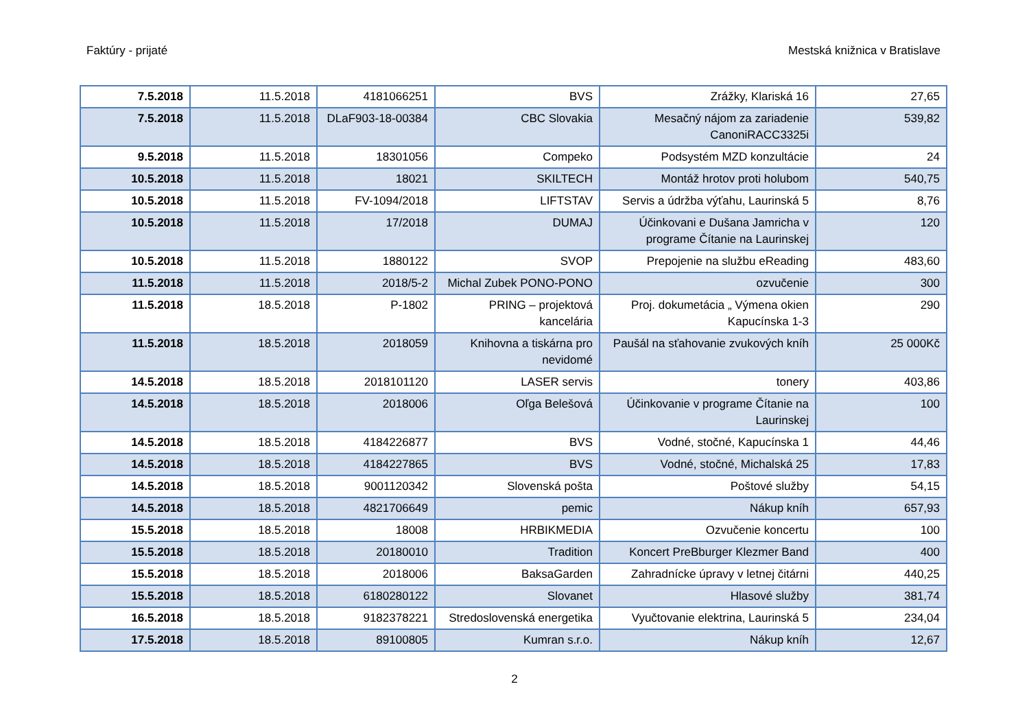Faktúry - prijaté Mestská knižnica v Bratislave
| 7.5.2018 | 11.5.2018 | 4181066251 | BVS | Zrážky, Klariská 16 | 27,65 |
| 7.5.2018 | 11.5.2018 | DLaF903-18-00384 | CBC Slovakia | Mesačný nájom za zariadenie CanoniRACC3325i | 539,82 |
| 9.5.2018 | 11.5.2018 | 18301056 | Compeko | Podsystém MZD konzultácie | 24 |
| 10.5.2018 | 11.5.2018 | 18021 | SKILTECH | Montáž hrotov proti holubom | 540,75 |
| 10.5.2018 | 11.5.2018 | FV-1094/2018 | LIFTSTAV | Servis a údržba výťahu, Laurinská 5 | 8,76 |
| 10.5.2018 | 11.5.2018 | 17/2018 | DUMAJ | Účinkovani e Dušana Jamricha v programe Čítanie na Laurinskej | 120 |
| 10.5.2018 | 11.5.2018 | 1880122 | SVOP | Prepojenie na službu eReading | 483,60 |
| 11.5.2018 | 11.5.2018 | 2018/5-2 | Michal Zubek PONO-PONO | ozvučenie | 300 |
| 11.5.2018 | 18.5.2018 | P-1802 | PRING – projektová kancelária | Proj. dokumetácia „ Výmena okien Kapucínska 1-3 | 290 |
| 11.5.2018 | 18.5.2018 | 2018059 | Knihovna a tiskárna pro nevidomé | Paušál na sťahovanie zvukových kníh | 25 000Kč |
| 14.5.2018 | 18.5.2018 | 2018101120 | LASER servis | tonery | 403,86 |
| 14.5.2018 | 18.5.2018 | 2018006 | Oľga Belešová | Účinkovanie v programe Čítanie na Laurinskej | 100 |
| 14.5.2018 | 18.5.2018 | 4184226877 | BVS | Vodné, stočné, Kapucínska 1 | 44,46 |
| 14.5.2018 | 18.5.2018 | 4184227865 | BVS | Vodné, stočné, Michalská 25 | 17,83 |
| 14.5.2018 | 18.5.2018 | 9001120342 | Slovenská pošta | Poštové služby | 54,15 |
| 14.5.2018 | 18.5.2018 | 4821706649 | pemic | Nákup kníh | 657,93 |
| 15.5.2018 | 18.5.2018 | 18008 | HRBIKMEDIA | Ozvučenie koncertu | 100 |
| 15.5.2018 | 18.5.2018 | 20180010 | Tradition | Koncert PreBburger Klezmer Band | 400 |
| 15.5.2018 | 18.5.2018 | 2018006 | BaksaGarden | Zahradnícke úpravy v letnej čitárni | 440,25 |
| 15.5.2018 | 18.5.2018 | 6180280122 | Slovanet | Hlasové služby | 381,74 |
| 16.5.2018 | 18.5.2018 | 9182378221 | Stredoslovenská energetika | Vyučtovanie elektrina, Laurinská 5 | 234,04 |
| 17.5.2018 | 18.5.2018 | 89100805 | Kumran s.r.o. | Nákup kníh | 12,67 |
2